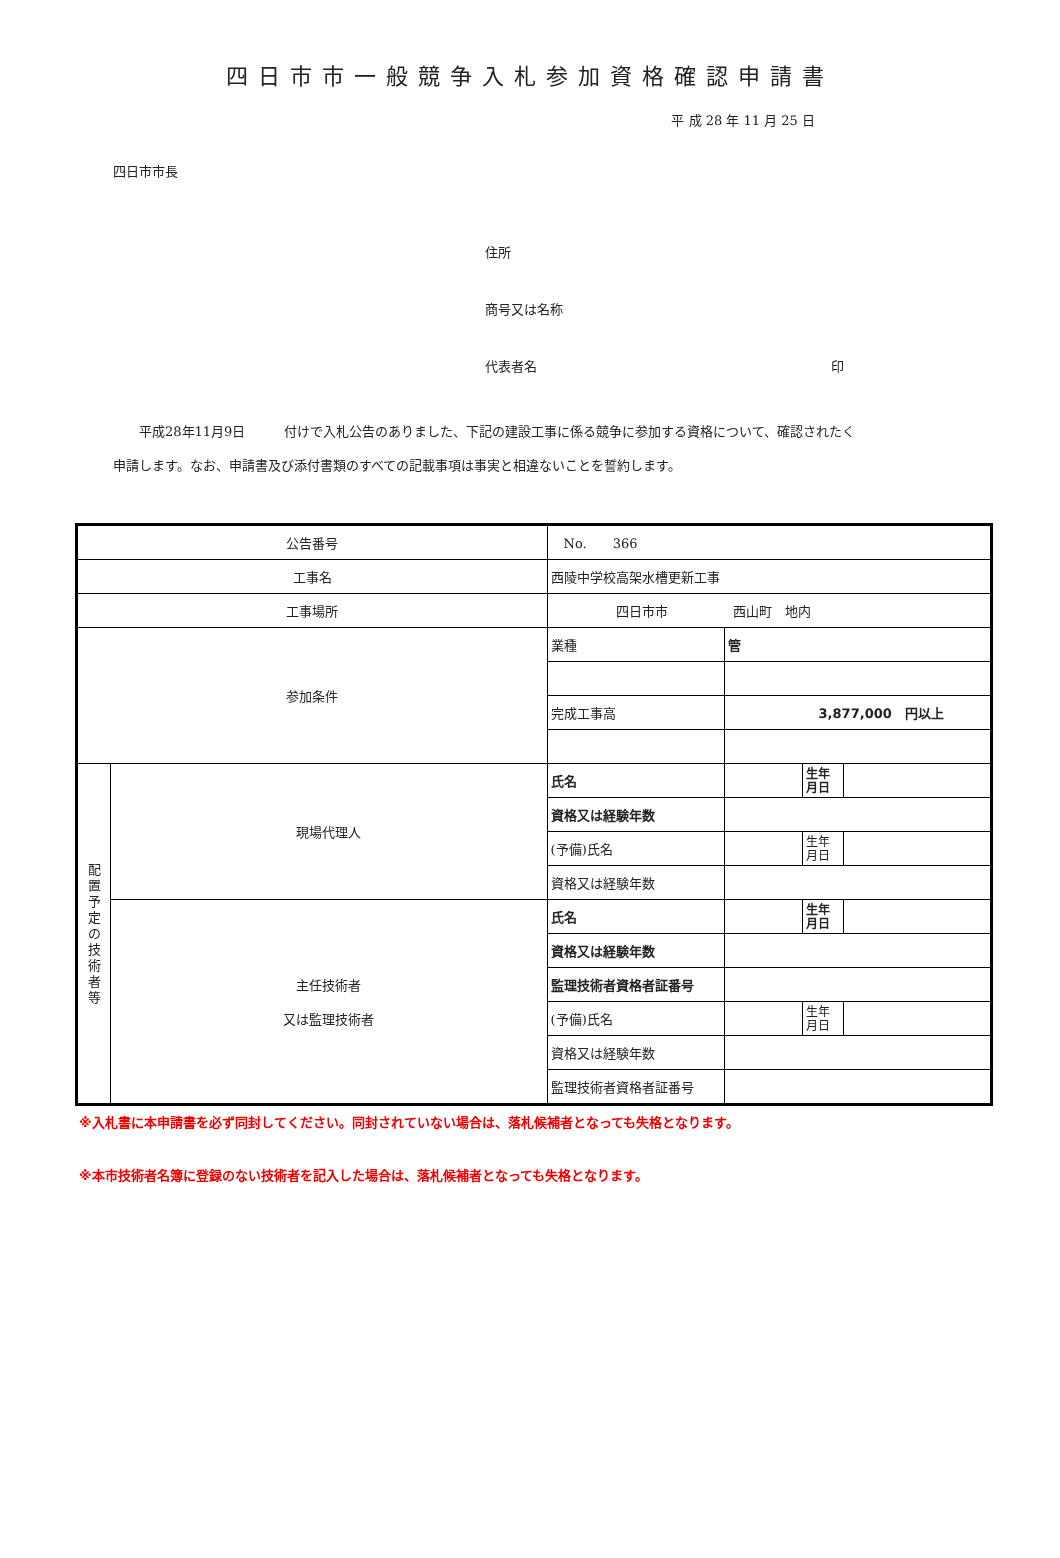四日市市一般競争入札参加資格確認申請書
平 成 28 年 11 月 25 日
四日市市長
住所
商号又は名称
代表者名 印
　　平成28年11月9日　　　付けで入札公告のありました、下記の建設工事に係る競争に参加する資格について、確認されたく
申請します。なお、申請書及び添付書類のすべての記載事項は事実と相違ないことを誓約します。
| 公告番号 | | No. 366 | | | |
| 工事名 | | 西陵中学校高架水槽更新工事 | | | |
| 工事場所 | | 四日市市 西山町 地内 | | | |
| 参加条件 | | 業種 | 管 | | |
| | | 完成工事高 | 3,877,000 円以上 | | |
| 配 置 予 定 の 技 術 者 等 | 現場代理人 | 氏名 | | 生年 月日 | |
| | | 資格又は経験年数 | | | |
| | | (予備)氏名 | | 生年 月日 | |
| | | 資格又は経験年数 | | | |
| | 主任技術者 又は監理技術者 | 氏名 | | 生年 月日 | |
| | | 資格又は経験年数 | | | |
| | | 監理技術者資格者証番号 | | | |
| | | (予備)氏名 | | 生年 月日 | |
| | | 資格又は経験年数 | | | |
| | | 監理技術者資格者証番号 | | | |
※入札書に本申請書を必ず同封してください。同封されていない場合は、落札候補者となっても失格となります。
※本市技術者名簿に登録のない技術者を記入した場合は、落札候補者となっても失格となります。